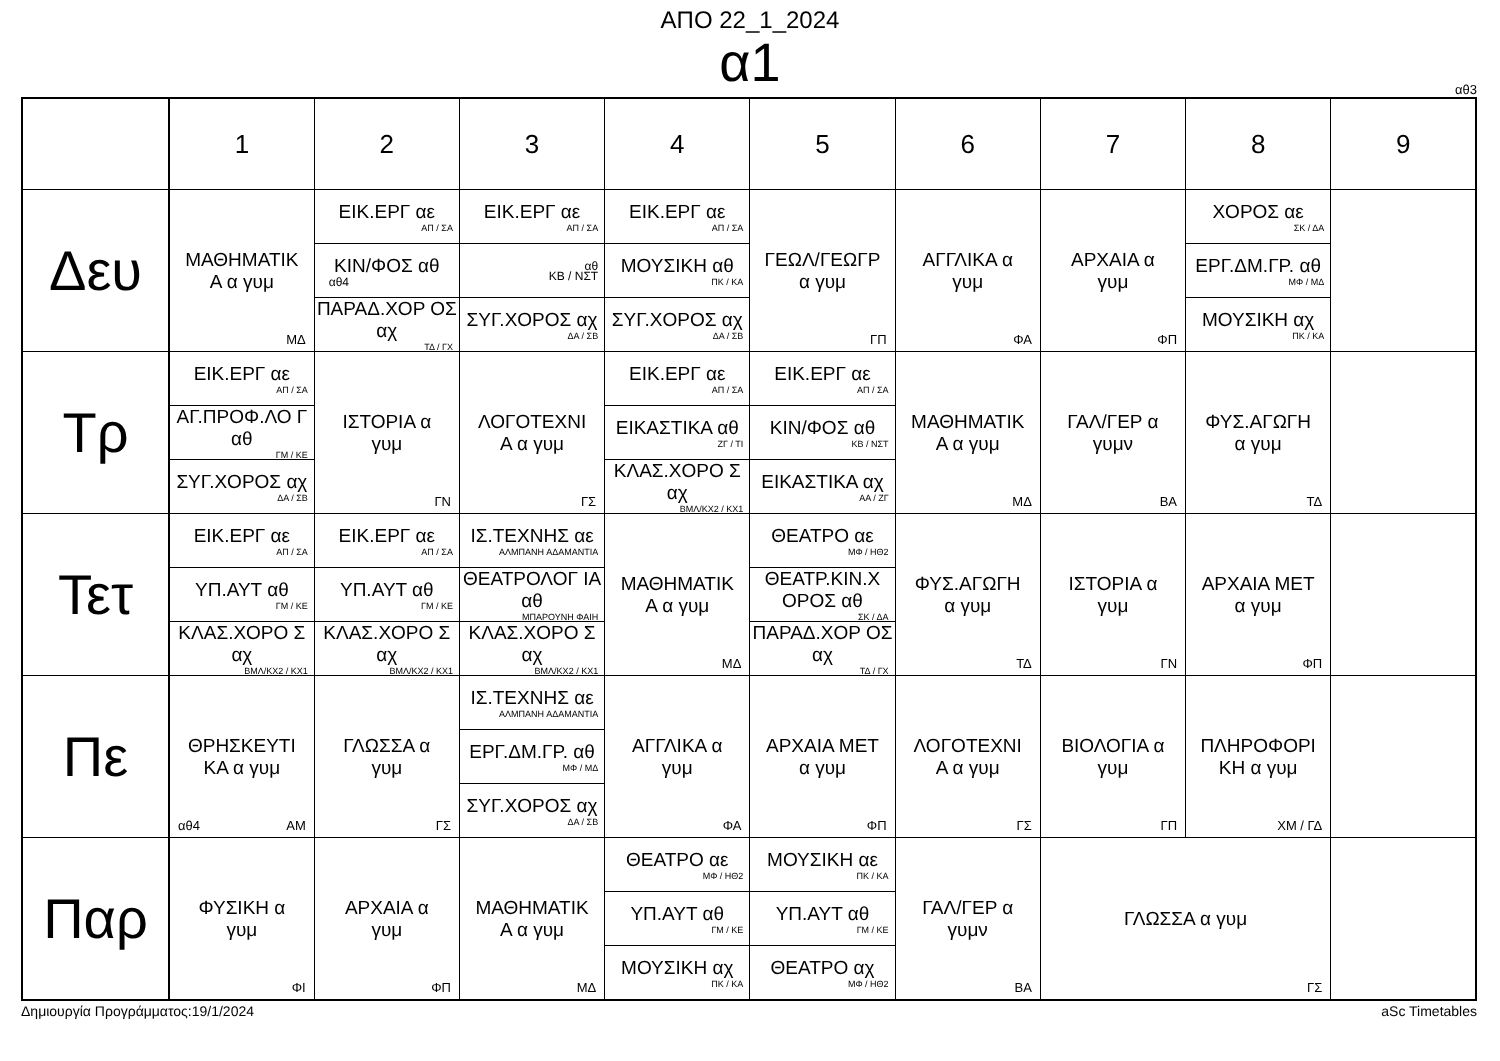ΑΠΟ 22_1_2024
α1
αθ3
| | 1 | 2 | 3 | 4 | 5 | 6 | 7 | 8 | 9 |
| --- | --- | --- | --- | --- | --- | --- | --- | --- | --- |
| Δευ | ΜΑΘΗΜΑΤΙΚ Α α γυμ ΜΔ | ΕΙΚ.ΕΡΓ αε ΑΠ / ΣΑ ΚΙΝ/ΦΟΣ αθ αθ4 ΠΑΡΑΔ.ΧΟΡ ΟΣ αχ ΤΔ / ΓΧ | ΕΙΚ.ΕΡΓ αε ΑΠ / ΣΑ αθ ΚΒ / ΝΣΤ ΣΥΓ.ΧΟΡΟΣ αχ ΔΑ / ΣΒ | ΕΙΚ.ΕΡΓ αε ΑΠ / ΣΑ ΜΟΥΣΙΚΗ αθ ΠΚ / ΚΑ ΣΥΓ.ΧΟΡΟΣ αχ ΔΑ / ΣΒ | ΓΕΩΛ/ΓΕΩΓΡ α γυμ ΓΠ | ΑΓΓΛΙΚΑ α γυμ ΦΑ | ΑΡΧΑΙΑ α γυμ ΦΠ | ΧΟΡΟΣ αε ΣΚ / ΔΑ ΕΡΓ.ΔΜ.ΓΡ. αθ ΜΦ / ΜΔ ΜΟΥΣΙΚΗ αχ ΠΚ / ΚΑ | |
| Τρ | ΕΙΚ.ΕΡΓ αε ΑΠ / ΣΑ ΑΓ.ΠΡΟΦ.ΛΟ Γ αθ ΓΜ / ΚΕ ΣΥΓ.ΧΟΡΟΣ αχ ΔΑ / ΣΒ | ΙΣΤΟΡΙΑ α γυμ ΓΝ | ΛΟΓΟΤΕΧΝΙ Α α γυμ ΓΣ | ΕΙΚ.ΕΡΓ αε ΑΠ / ΣΑ ΕΙΚΑΣΤΙΚΑ αθ ΖΓ / ΤΙ ΚΛΑΣ.ΧΟΡΟ Σ αχ ΒΜΛ/ΚΧ2 / ΚΧ1 | ΕΙΚ.ΕΡΓ αε ΑΠ / ΣΑ ΚΙΝ/ΦΟΣ αθ ΚΒ / ΝΣΤ ΕΙΚΑΣΤΙΚΑ αχ ΑΑ / ΖΓ | ΜΑΘΗΜΑΤΙΚ Α α γυμ ΜΔ | ΓΑΛ/ΓΕΡ α γυμν ΒΑ | ΦΥΣ.ΑΓΩΓΗ α γυμ ΤΔ | |
| Τετ | ΕΙΚ.ΕΡΓ αε ΑΠ / ΣΑ ΥΠ.ΑΥΤ αθ ΓΜ / ΚΕ ΚΛΑΣ.ΧΟΡΟ Σ αχ ΒΜΛ/ΚΧ2 / ΚΧ1 | ΕΙΚ.ΕΡΓ αε ΑΠ / ΣΑ ΥΠ.ΑΥΤ αθ ΓΜ / ΚΕ ΚΛΑΣ.ΧΟΡΟ Σ αχ ΒΜΛ/ΚΧ2 / ΚΧ1 | ΙΣ.ΤΕΧΝΗΣ αε ΑΛΜΠΑΝΗ ΑΔΑΜΑΝΤΙΑ ΘΕΑΤΡΟΛΟΓ ΙΑ αθ ΜΠΑΡΟΥΝΗ ΦΑΙΗ ΚΛΑΣ.ΧΟΡΟ Σ αχ ΒΜΛ/ΚΧ2 / ΚΧ1 | ΜΑΘΗΜΑΤΙΚ Α α γυμ ΜΔ | ΘΕΑΤΡΟ αε ΜΦ / ΗΘ2 ΘΕΑΤΡ.ΚΙΝ.Χ ΟΡΟΣ αθ ΣΚ / ΔΑ ΠΑΡΑΔ.ΧΟΡ ΟΣ αχ ΤΔ / ΓΧ | ΦΥΣ.ΑΓΩΓΗ α γυμ ΤΔ | ΙΣΤΟΡΙΑ α γυμ ΓΝ | ΑΡΧΑΙΑ ΜΕΤ α γυμ ΦΠ | |
| Πε | ΘΡΗΣΚΕΥΤΙ ΚΑ α γυμ αθ4 ΑΜ | ΓΛΩΣΣΑ α γυμ ΓΣ | ΙΣ.ΤΕΧΝΗΣ αε ΑΛΜΠΑΝΗ ΑΔΑΜΑΝΤΙΑ ΕΡΓ.ΔΜ.ΓΡ. αθ ΜΦ / ΜΔ ΣΥΓ.ΧΟΡΟΣ αχ ΔΑ / ΣΒ | ΑΓΓΛΙΚΑ α γυμ ΦΑ | ΑΡΧΑΙΑ ΜΕΤ α γυμ ΦΠ | ΛΟΓΟΤΕΧΝΙ Α α γυμ ΓΣ | ΒΙΟΛΟΓΙΑ α γυμ ΓΠ | ΠΛΗΡΟΦΟΡΙ ΚΗ α γυμ ΧΜ / ΓΔ | |
| Παρ | ΦΥΣΙΚΗ α γυμ ΦΙ | ΑΡΧΑΙΑ α γυμ ΦΠ | ΜΑΘΗΜΑΤΙΚ Α α γυμ ΜΔ | ΘΕΑΤΡΟ αε ΜΦ / ΗΘ2 ΥΠ.ΑΥΤ αθ ΓΜ / ΚΕ ΜΟΥΣΙΚΗ αχ ΠΚ / ΚΑ | ΜΟΥΣΙΚΗ αε ΠΚ / ΚΑ ΥΠ.ΑΥΤ αθ ΓΜ / ΚΕ ΘΕΑΤΡΟ αχ ΜΦ / ΗΘ2 | ΓΑΛ/ΓΕΡ α γυμν ΒΑ | ΓΛΩΣΣΑ α γυμ ΓΣ | | |
Δημιουργία Προγράμματος:19/1/2024 aSc Timetables